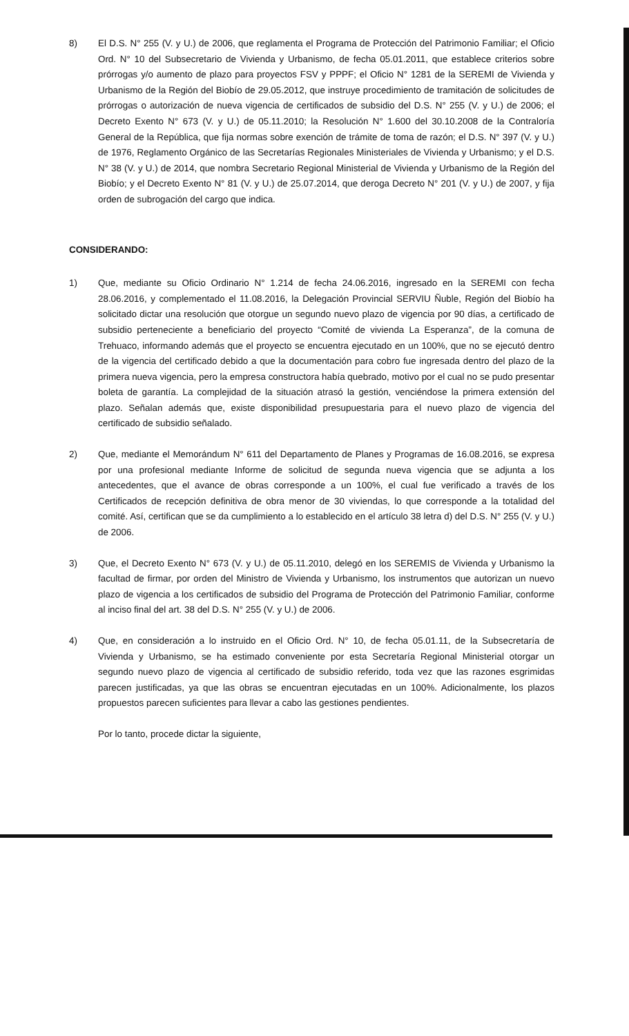8) El D.S. N° 255 (V. y U.) de 2006, que reglamenta el Programa de Protección del Patrimonio Familiar; el Oficio Ord. N° 10 del Subsecretario de Vivienda y Urbanismo, de fecha 05.01.2011, que establece criterios sobre prórrogas y/o aumento de plazo para proyectos FSV y PPPF; el Oficio N° 1281 de la SEREMI de Vivienda y Urbanismo de la Región del Biobío de 29.05.2012, que instruye procedimiento de tramitación de solicitudes de prórrogas o autorización de nueva vigencia de certificados de subsidio del D.S. N° 255 (V. y U.) de 2006; el Decreto Exento N° 673 (V. y U.) de 05.11.2010; la Resolución N° 1.600 del 30.10.2008 de la Contraloría General de la República, que fija normas sobre exención de trámite de toma de razón; el D.S. N° 397 (V. y U.) de 1976, Reglamento Orgánico de las Secretarías Regionales Ministeriales de Vivienda y Urbanismo; y el D.S. N° 38 (V. y U.) de 2014, que nombra Secretario Regional Ministerial de Vivienda y Urbanismo de la Región del Biobío; y el Decreto Exento N° 81 (V. y U.) de 25.07.2014, que deroga Decreto N° 201 (V. y U.) de 2007, y fija orden de subrogación del cargo que indica.
CONSIDERANDO:
1) Que, mediante su Oficio Ordinario N° 1.214 de fecha 24.06.2016, ingresado en la SEREMI con fecha 28.06.2016, y complementado el 11.08.2016, la Delegación Provincial SERVIU Ñuble, Región del Biobío ha solicitado dictar una resolución que otorgue un segundo nuevo plazo de vigencia por 90 días, a certificado de subsidio perteneciente a beneficiario del proyecto “Comité de vivienda La Esperanza”, de la comuna de Trehuaco, informando además que el proyecto se encuentra ejecutado en un 100%, que no se ejecutó dentro de la vigencia del certificado debido a que la documentación para cobro fue ingresada dentro del plazo de la primera nueva vigencia, pero la empresa constructora había quebrado, motivo por el cual no se pudo presentar boleta de garantía. La complejidad de la situación atrasó la gestión, venciéndose la primera extensión del plazo. Señalan además que, existe disponibilidad presupuestaria para el nuevo plazo de vigencia del certificado de subsidio señalado.
2) Que, mediante el Memorándum N° 611 del Departamento de Planes y Programas de 16.08.2016, se expresa por una profesional mediante Informe de solicitud de segunda nueva vigencia que se adjunta a los antecedentes, que el avance de obras corresponde a un 100%, el cual fue verificado a través de los Certificados de recepción definitiva de obra menor de 30 viviendas, lo que corresponde a la totalidad del comité. Así, certifican que se da cumplimiento a lo establecido en el artículo 38 letra d) del D.S. N° 255 (V. y U.) de 2006.
3) Que, el Decreto Exento N° 673 (V. y U.) de 05.11.2010, delegó en los SEREMIS de Vivienda y Urbanismo la facultad de firmar, por orden del Ministro de Vivienda y Urbanismo, los instrumentos que autorizan un nuevo plazo de vigencia a los certificados de subsidio del Programa de Protección del Patrimonio Familiar, conforme al inciso final del art. 38 del D.S. N° 255 (V. y U.) de 2006.
4) Que, en consideración a lo instruido en el Oficio Ord. N° 10, de fecha 05.01.11, de la Subsecretaría de Vivienda y Urbanismo, se ha estimado conveniente por esta Secretaría Regional Ministerial otorgar un segundo nuevo plazo de vigencia al certificado de subsidio referido, toda vez que las razones esgrimidas parecen justificadas, ya que las obras se encuentran ejecutadas en un 100%. Adicionalmente, los plazos propuestos parecen suficientes para llevar a cabo las gestiones pendientes.
Por lo tanto, procede dictar la siguiente,